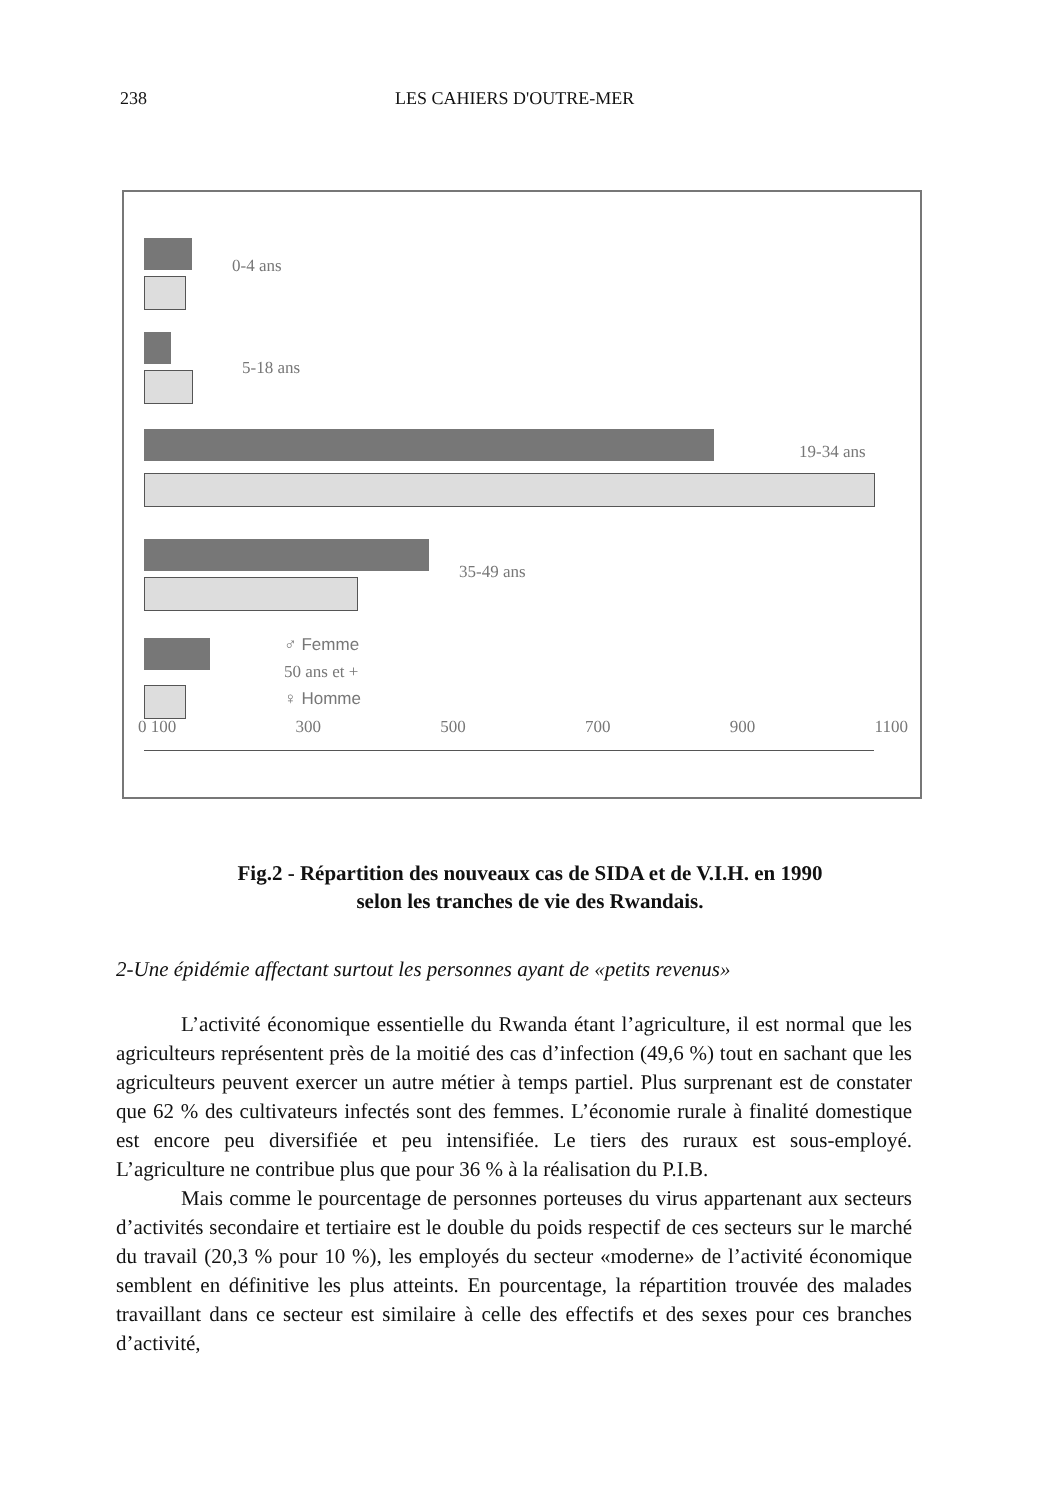238 LES CAHIERS D'OUTRE-MER
0-4 ans
5-18 ans
19-34 ans
35-49 ans
♂ Femme
50 ans et +
♀ Homme
0 100 300 500 700 900 1100
Fig.2 - Répartition des nouveaux cas de SIDA et de V.I.H. en 1990
selon les tranches de vie des Rwandais.
2-Une épidémie affectant surtout les personnes ayant de «petits revenus»
L’activité économique essentielle du Rwanda étant l’agriculture, il est normal que les agriculteurs représentent près de la moitié des cas d’infection (49,6 %) tout en sachant que les agriculteurs peuvent exercer un autre métier à temps partiel. Plus surprenant est de constater que 62 % des cultivateurs infectés sont des femmes. L’économie rurale à finalité domestique est encore peu diversifiée et peu intensifiée. Le tiers des ruraux est sous-employé. L’agriculture ne contribue plus que pour 36 % à la réalisation du P.I.B.
Mais comme le pourcentage de personnes porteuses du virus appartenant aux secteurs d’activités secondaire et tertiaire est le double du poids respectif de ces secteurs sur le marché du travail (20,3 % pour 10 %), les employés du secteur «moderne» de l’activité économique semblent en définitive les plus atteints. En pourcentage, la répartition trouvée des malades travaillant dans ce secteur est similaire à celle des effectifs et des sexes pour ces branches d’activité,